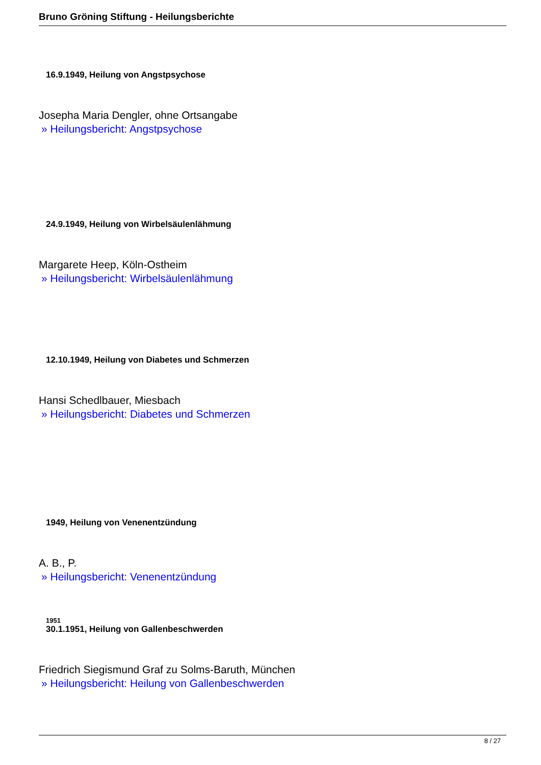Bruno Gröning Stiftung - Heilungsberichte
16.9.1949, Heilung von Angstpsychose
Josepha Maria Dengler, ohne Ortsangabe
» Heilungsbericht: Angstpsychose
24.9.1949, Heilung von Wirbelsäulenlähmung
Margarete Heep, Köln-Ostheim
» Heilungsbericht: Wirbelsäulenlähmung
12.10.1949, Heilung von Diabetes und Schmerzen
Hansi Schedlbauer, Miesbach
» Heilungsbericht: Diabetes und Schmerzen
1949, Heilung von Venenentzündung
A. B., P.
» Heilungsbericht: Venenentzündung
1951
30.1.1951, Heilung von Gallenbeschwerden
Friedrich Siegismund Graf zu Solms-Baruth, München
» Heilungsbericht: Heilung von Gallenbeschwerden
8 / 27